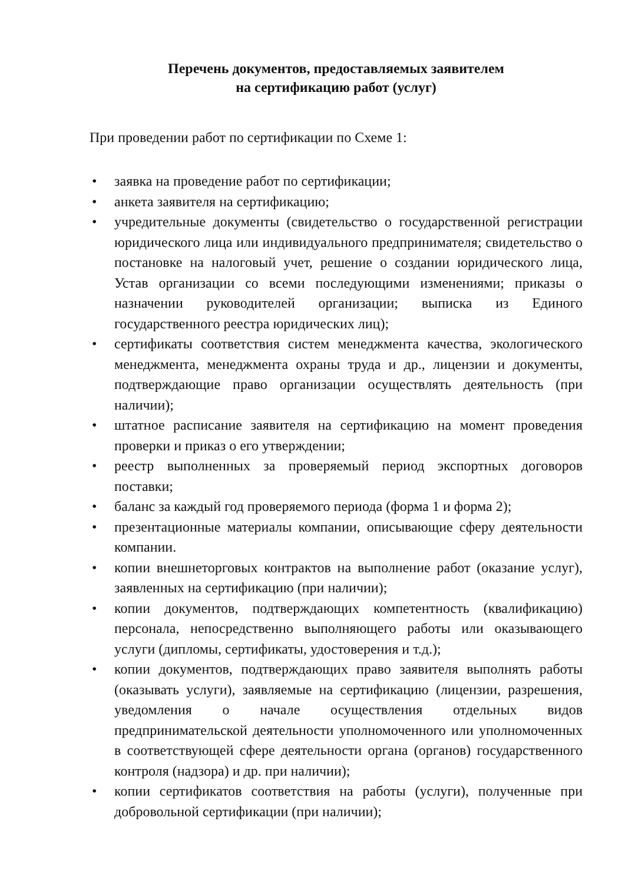Перечень документов, предоставляемых заявителем
на сертификацию работ (услуг)
При проведении работ по сертификации по Схеме 1:
• заявка на проведение работ по сертификации;
• анкета заявителя на сертификацию;
• учредительные документы (свидетельство о государственной регистрации юридического лица или индивидуального предпринимателя; свидетельство о постановке на налоговый учет, решение о создании юридического лица, Устав организации со всеми последующими изменениями; приказы о назначении руководителей организации; выписка из Единого государственного реестра юридических лиц);
• сертификаты соответствия систем менеджмента качества, экологического менеджмента, менеджмента охраны труда и др., лицензии и документы, подтверждающие право организации осуществлять деятельность (при наличии);
• штатное расписание заявителя на сертификацию на момент проведения проверки и приказ о его утверждении;
• реестр выполненных за проверяемый период экспортных договоров поставки;
• баланс за каждый год проверяемого периода (форма 1 и форма 2);
• презентационные материалы компании, описывающие сферу деятельности компании.
• копии внешнеторговых контрактов на выполнение работ (оказание услуг), заявленных на сертификацию (при наличии);
• копии документов, подтверждающих компетентность (квалификацию) персонала, непосредственно выполняющего работы или оказывающего услуги (дипломы, сертификаты, удостоверения и т.д.);
• копии документов, подтверждающих право заявителя выполнять работы (оказывать услуги), заявляемые на сертификацию (лицензии, разрешения, уведомления о начале осуществления отдельных видов предпринимательской деятельности уполномоченного или уполномоченных в соответствующей сфере деятельности органа (органов) государственного контроля (надзора) и др. при наличии);
• копии сертификатов соответствия на работы (услуги), полученные при добровольной сертификации (при наличии);